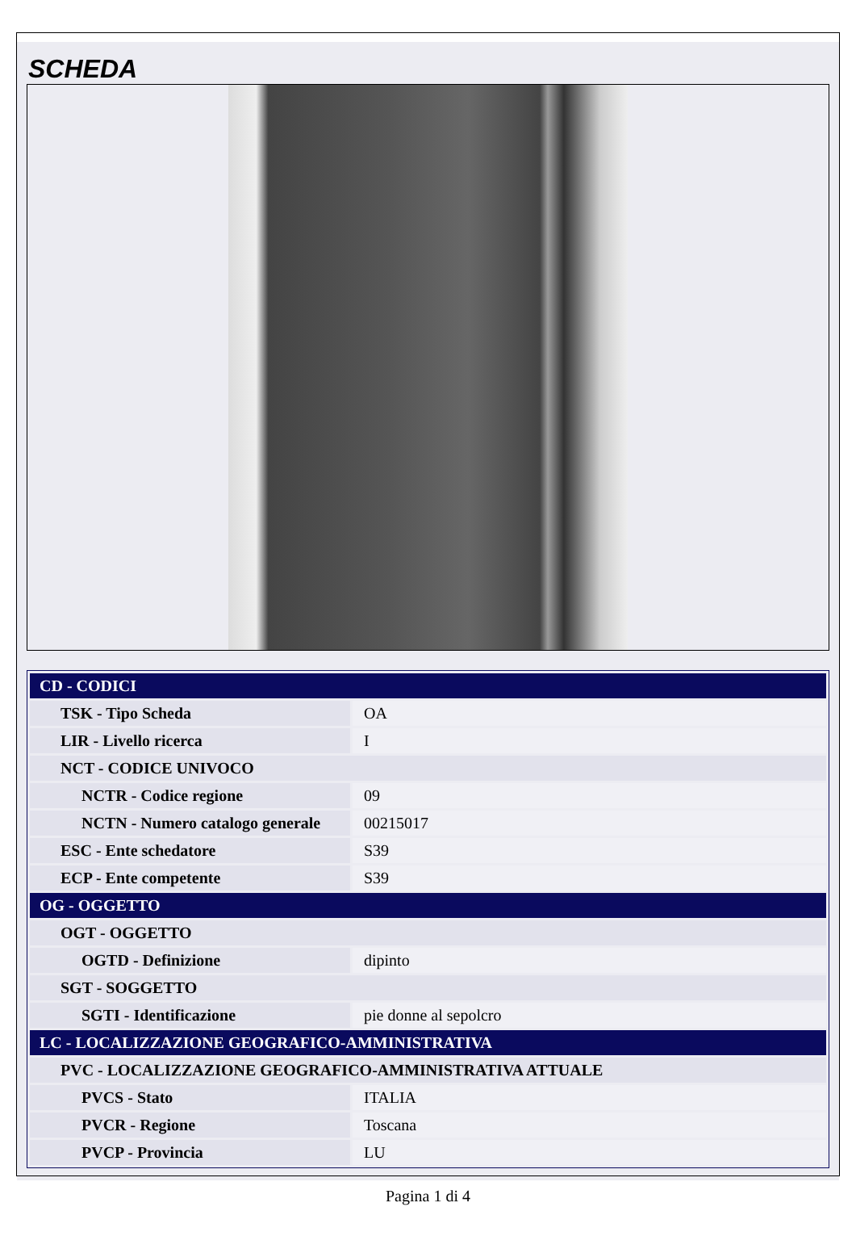SCHEDA
| CD - CODICI | |
| TSK - Tipo Scheda | OA |
| LIR - Livello ricerca | I |
| NCT - CODICE UNIVOCO | |
| NCTR - Codice regione | 09 |
| NCTN - Numero catalogo generale | 00215017 |
| ESC - Ente schedatore | S39 |
| ECP - Ente competente | S39 |
| OG - OGGETTO | |
| OGT - OGGETTO | |
| OGTD - Definizione | dipinto |
| SGT - SOGGETTO | |
| SGTI - Identificazione | pie donne al sepolcro |
| LC - LOCALIZZAZIONE GEOGRAFICO-AMMINISTRATIVA | |
| PVC - LOCALIZZAZIONE GEOGRAFICO-AMMINISTRATIVA ATTUALE | |
| PVCS - Stato | ITALIA |
| PVCR - Regione | Toscana |
| PVCP - Provincia | LU |
Pagina 1 di 4